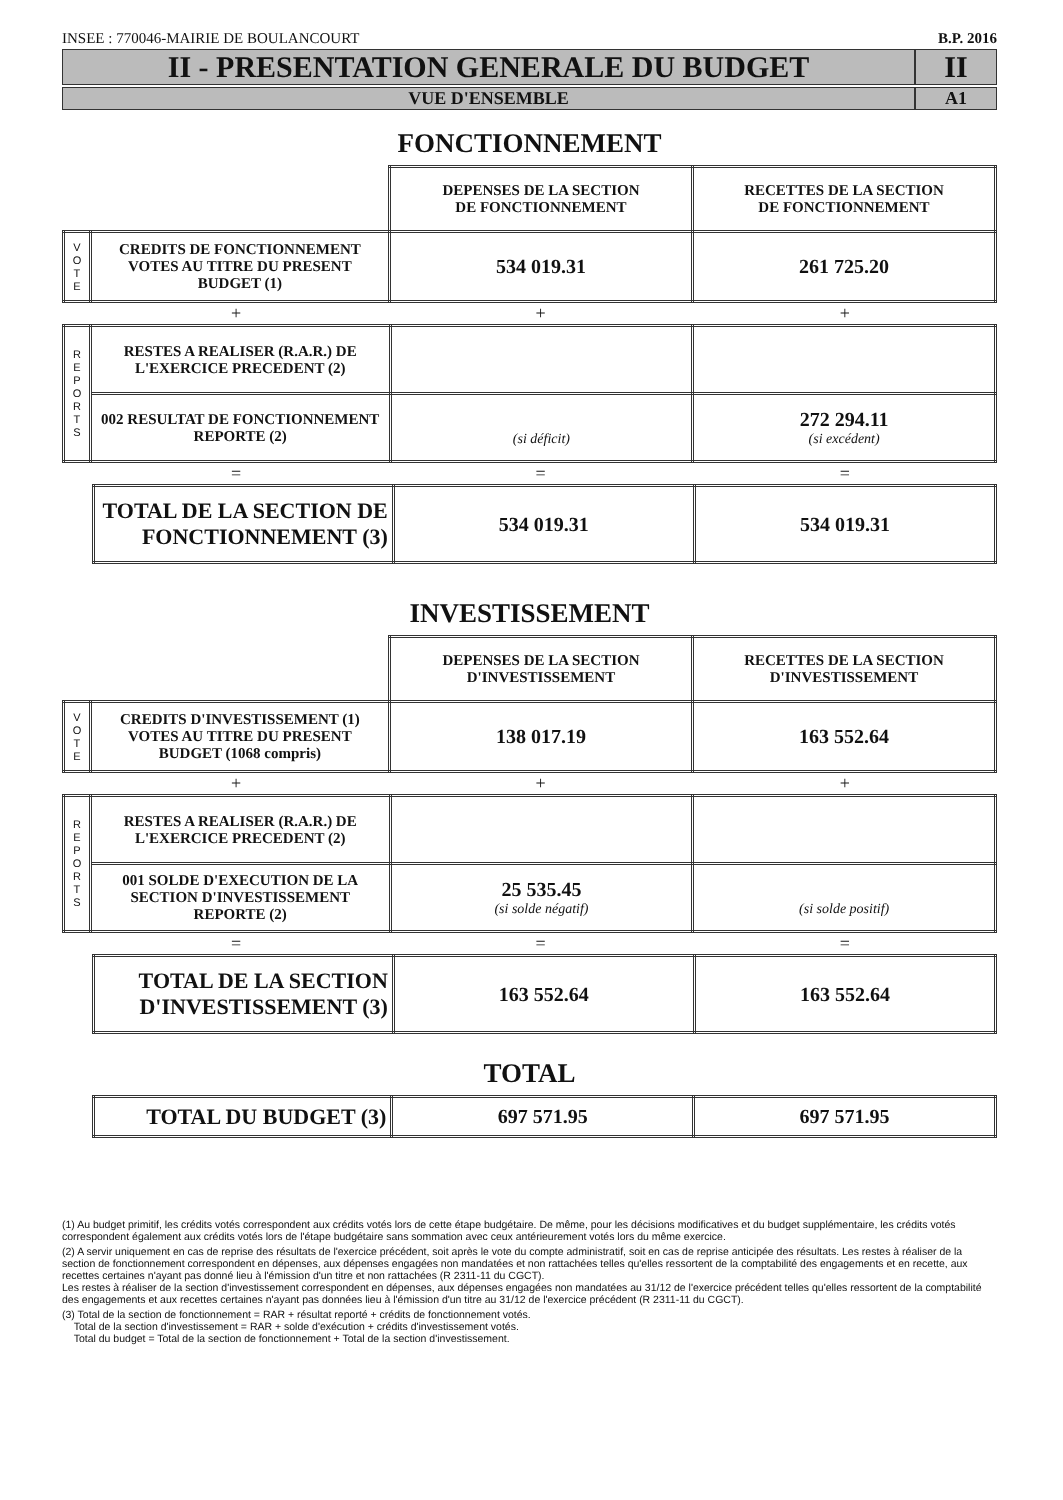INSEE : 770046-MAIRIE DE BOULANCOURT B.P. 2016
II - PRESENTATION GENERALE DU BUDGET
II
VUE D'ENSEMBLE A1
FONCTIONNEMENT
| | | DEPENSES DE LA SECTION DE FONCTIONNEMENT | RECETTES DE LA SECTION DE FONCTIONNEMENT |
| V O T E | CREDITS DE FONCTIONNEMENT VOTES AU TITRE DU PRESENT BUDGET (1) | 534 019.31 | 261 725.20 |
+ + +
| R E P O R T S | RESTES A REALISER (R.A.R.) DE L'EXERCICE PRECEDENT (2) | | |
| | 002 RESULTAT DE FONCTIONNEMENT REPORTE (2) | (si déficit) | 272 294.11 (si excédent) |
= = =
| TOTAL DE LA SECTION DE FONCTIONNEMENT (3) | 534 019.31 | 534 019.31 |
INVESTISSEMENT
| | | DEPENSES DE LA SECTION D'INVESTISSEMENT | RECETTES DE LA SECTION D'INVESTISSEMENT |
| V O T E | CREDITS D'INVESTISSEMENT (1) VOTES AU TITRE DU PRESENT BUDGET (1068 compris) | 138 017.19 | 163 552.64 |
+ + +
| R E P O R T S | RESTES A REALISER (R.A.R.) DE L'EXERCICE PRECEDENT (2) | | |
| | 001 SOLDE D'EXECUTION DE LA SECTION D'INVESTISSEMENT REPORTE (2) | 25 535.45 (si solde négatif) | (si solde positif) |
= = =
| TOTAL DE LA SECTION D'INVESTISSEMENT (3) | 163 552.64 | 163 552.64 |
TOTAL
| TOTAL DU BUDGET (3) | 697 571.95 | 697 571.95 |
(1) Au budget primitif, les crédits votés correspondent aux crédits votés lors de cette étape budgétaire. De même, pour les décisions modificatives et du budget supplémentaire, les crédits votés correspondent également aux crédits votés lors de l'étape budgétaire sans sommation avec ceux antérieurement votés lors du même exercice.
(2) A servir uniquement en cas de reprise des résultats de l'exercice précédent, soit après le vote du compte administratif, soit en cas de reprise anticipée des résultats. Les restes à réaliser de la section de fonctionnement correspondent en dépenses, aux dépenses engagées non mandatées et non rattachées telles qu'elles ressortent de la comptabilité des engagements et en recette, aux recettes certaines n'ayant pas donné lieu à l'émission d'un titre et non rattachées (R 2311-11 du CGCT).
Les restes à réaliser de la section d'investissement correspondent en dépenses, aux dépenses engagées non mandatées au 31/12 de l'exercice précédent telles qu'elles ressortent de la comptabilité des engagements et aux recettes certaines n'ayant pas données lieu à l'émission d'un titre au 31/12 de l'exercice précédent (R 2311-11 du CGCT).
(3) Total de la section de fonctionnement = RAR + résultat reporté + crédits de fonctionnement votés.
Total de la section d'investissement = RAR + solde d'exécution + crédits d'investissement votés.
Total du budget = Total de la section de fonctionnement + Total de la section d'investissement.